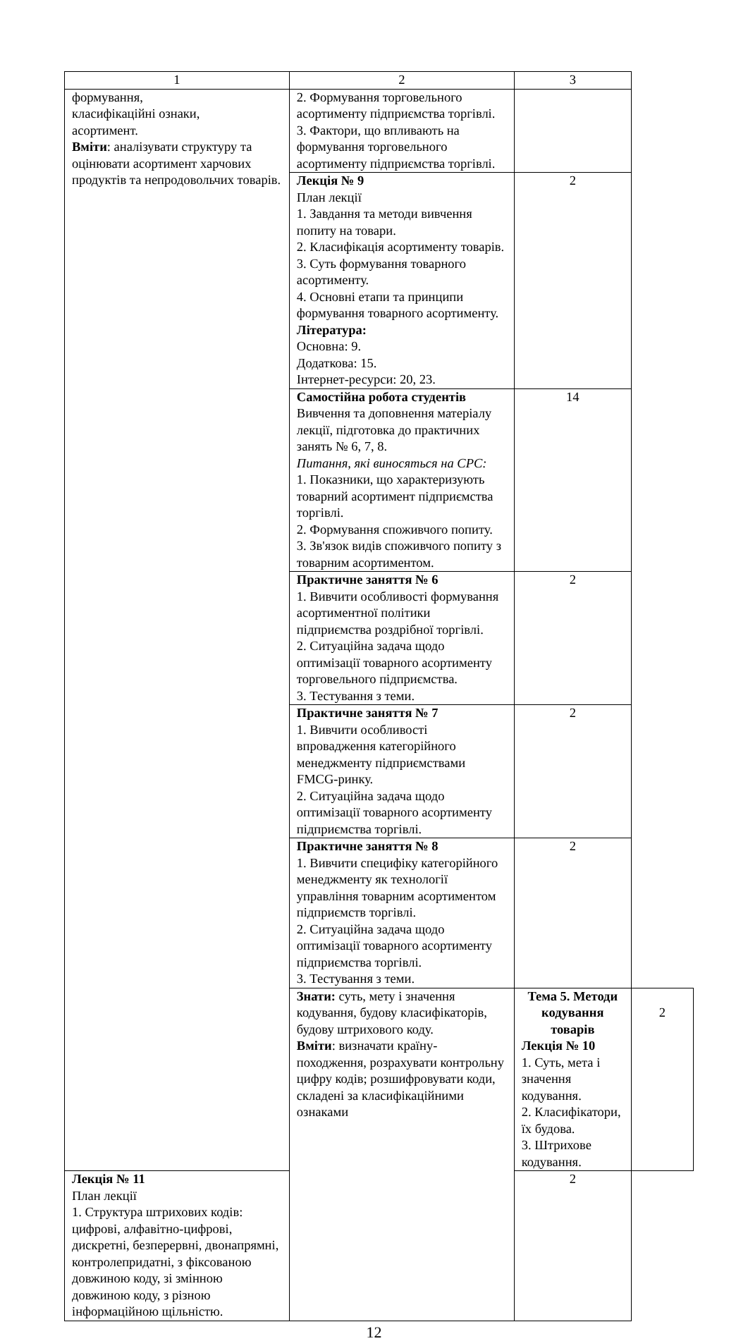| 1 | 2 | 3 | |
| формування, класифікаційні ознаки, асортимент. Вміти : аналізувати структуру та оцінювати асортимент харчових продуктів та непродовольчих товарів. | 2. Формування торговельного асортименту підприємства торгівлі. 3. Фактори, що впливають на формування торговельного асортименту підприємства торгівлі. | | |
| | Лекція № 9 План лекції 1. Завдання та методи вивчення попиту на товари. 2. Класифікація асортименту товарів. 3. Суть формування товарного асортименту. 4. Основні етапи та принципи формування товарного асортименту. Література: Основна: 9. Додаткова: 15. Інтернет-ресурси: 20, 23. | 2 | |
| | Самостійна робота студентів Вивчення та доповнення матеріалу лекції, підготовка до практичних занять № 6, 7, 8. Питання, які виносяться на СРС: 1. Показники, що характеризують товарний асортимент підприємства торгівлі. 2. Формування споживчого попиту. 3. Зв'язок видів споживчого попиту з товарним асортиментом. | 14 | |
| | Практичне заняття № 6 1. Вивчити особливості формування асортиментної політики підприємства роздрібної торгівлі. 2. Ситуаційна задача щодо оптимізації товарного асортименту торговельного підприємства. 3. Тестування з теми. | 2 | |
| | Практичне заняття № 7 1. Вивчити особливості впровадження категорійного менеджменту підприємствами FMCG-ринку. 2. Ситуаційна задача щодо оптимізації товарного асортименту підприємства торгівлі. | 2 | |
| | Практичне заняття № 8 1. Вивчити специфіку категорійного менеджменту як технології управління товарним асортиментом підприємств торгівлі. 2. Ситуаційна задача щодо оптимізації товарного асортименту підприємства торгівлі. 3. Тестування з теми. | 2 | |
| | Знати: суть, мету і значення кодування, будову класифікаторів, будову штрихового коду. Вміти : визначати країну-походження, розрахувати контрольну цифру кодів; розшифровувати коди, складені за класифікаційними ознаками | Тема 5. Методи кодування товарів Лекція № 10 1. Суть, мета і значення кодування. 2. Класифікатори, їх будова. 3. Штрихове кодування. | 2 |
| Лекція № 11 План лекції 1. Структура штрихових кодів: цифрові, алфавітно-цифрові, дискретні, безперервні, двонапрямні, контролепридатні, з фіксованою довжиною коду, зі змінною довжиною коду, з різною інформаційною щільністю. | | 2 | |
12